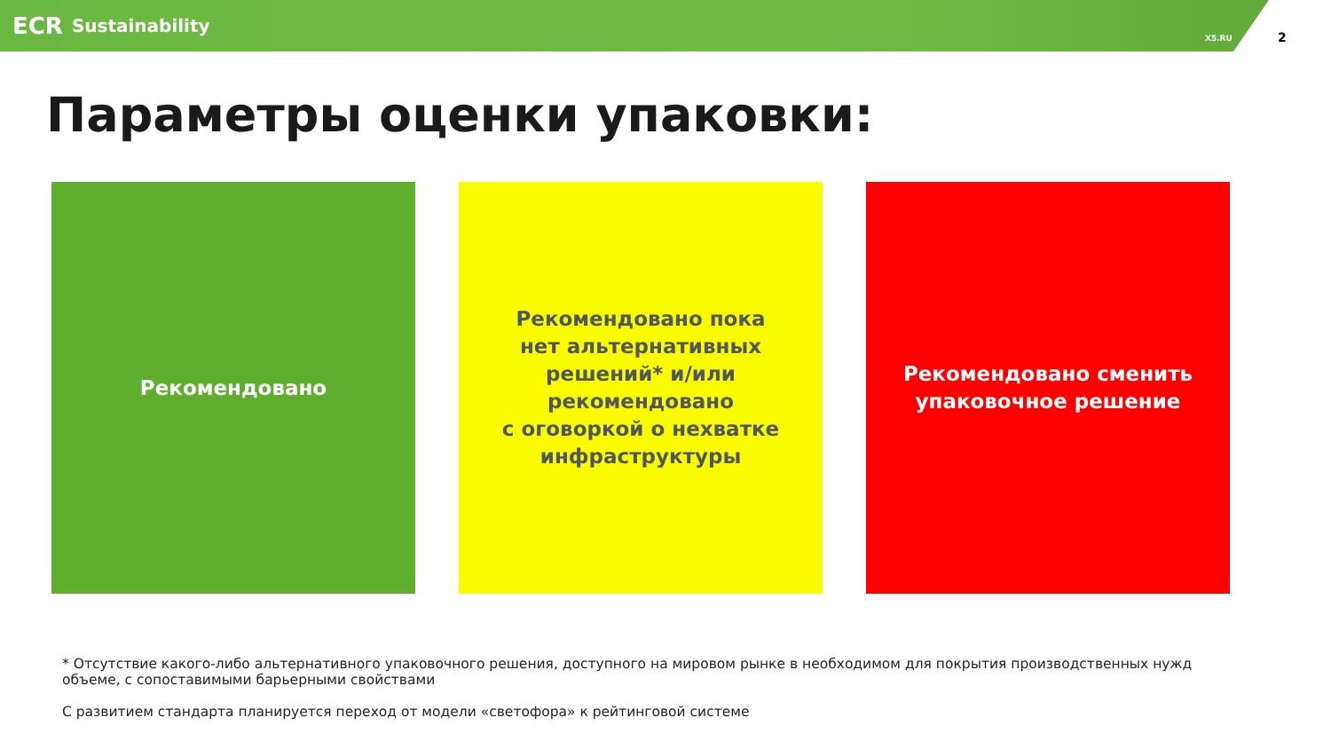ECR Sustainability
X5.RU
2
Параметры оценки упаковки:
Рекомендовано Рекомендовано пока
нет альтернативных
решений* и/или
рекомендовано
с оговоркой о нехватке
инфраструктуры
Рекомендовано сменить
упаковочное решение
* Отсутствие какого-либо альтернативного упаковочного решения, доступного на мировом рынке в необходимом для покрытия производственных нужд объеме, с сопоставимыми барьерными свойствами
С развитием стандарта планируется переход от модели «светофора» к рейтинговой системе